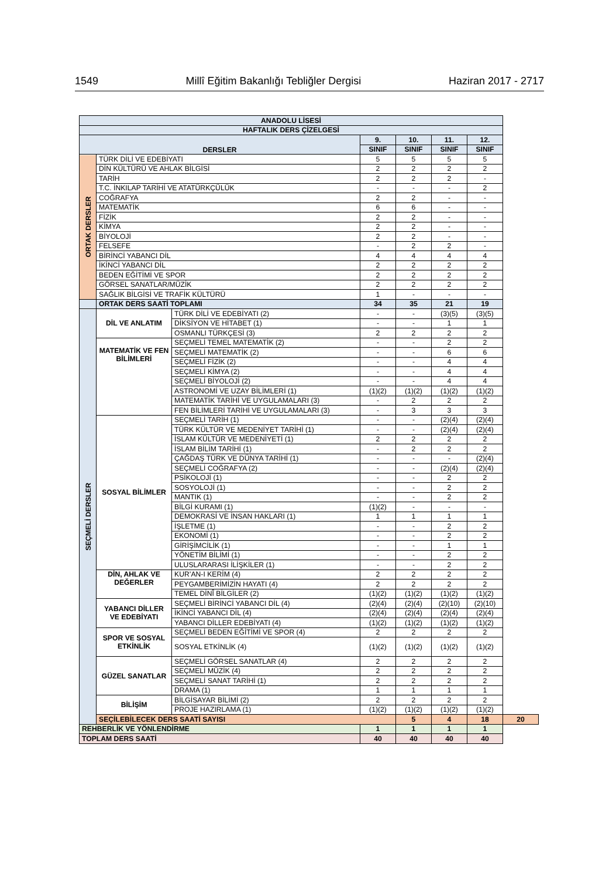1549 Millî Eğitim Bakanlığı Tebliğler Dergisi Haziran 2017 - 2717
| ANADOLU LİSESİ | | | | | | | |
| --- | --- | --- | --- | --- | --- | --- | --- |
| HAFTALIK DERS ÇİZELGESİ | | | | | | | |
| DERSLER | | | 9. | 10. | 11. | 12. | |
| | | | SINIF | SINIF | SINIF | SINIF | |
| ORTAK DERSLER | TÜRK DİLİ VE EDEBİYATI | | 5 | 5 | 5 | 5 | |
| | DİN KÜLTÜRÜ VE AHLAK BİLGİSİ | | 2 | 2 | 2 | 2 | |
| | TARİH | | 2 | 2 | 2 | - | |
| | T.C. İNKILAP TARİHİ VE ATATÜRKÇÜLÜK | | - | - | - | 2 | |
| | COĞRAFYA | | 2 | 2 | - | - | |
| | MATEMATİK | | 6 | 6 | - | - | |
| | FİZİK | | 2 | 2 | - | - | |
| | KİMYA | | 2 | 2 | - | - | |
| | BİYOLOJİ | | 2 | 2 | - | - | |
| | FELSEFE | | - | 2 | 2 | - | |
| | BİRİNCİ YABANCI DİL | | 4 | 4 | 4 | 4 | |
| | İKİNCİ YABANCI DİL | | 2 | 2 | 2 | 2 | |
| | BEDEN EĞİTİMİ VE SPOR | | 2 | 2 | 2 | 2 | |
| | GÖRSEL SANATLAR/MÜZİK | | 2 | 2 | 2 | 2 | |
| | SAĞLIK BİLGİSİ VE TRAFİK KÜLTÜRÜ | | 1 | - | - | - | |
| | ORTAK DERS SAATİ TOPLAMI | | 34 | 35 | 21 | 19 | |
| SEÇMELİ DERSLER | DİL VE ANLATIM | TÜRK DİLİ VE EDEBİYATI (2) | - | - | (3)(5) | (3)(5) | |
| | | DİKSİYON VE HİTABET (1) | - | - | 1 | 1 | |
| | | OSMANLI TÜRKÇESİ (3) | 2 | 2 | 2 | 2 | |
| | MATEMATİK VE FEN BİLİMLERİ | SEÇMELİ TEMEL MATEMATİK (2) | - | - | 2 | 2 | |
| | | SEÇMELİ MATEMATİK (2) | - | - | 6 | 6 | |
| | | SEÇMELİ FİZİK (2) | - | - | 4 | 4 | |
| | | SEÇMELİ KİMYA (2) | - | - | 4 | 4 | |
| | | SEÇMELİ BİYOLOJİ (2) | - | - | 4 | 4 | |
| | | ASTRONOMİ VE UZAY BİLİMLERİ (1) | (1)(2) | (1)(2) | (1)(2) | (1)(2) | |
| | | MATEMATİK TARİHİ VE UYGULAMALARI (3) | - | 2 | 2 | 2 | |
| | | FEN BİLİMLERİ TARİHİ VE UYGULAMALARI (3) | - | 3 | 3 | 3 | |
| | SOSYAL BİLİMLER | SEÇMELİ TARİH (1) | - | - | (2)(4) | (2)(4) | |
| | | TÜRK KÜLTÜR VE MEDENİYET TARİHİ (1) | - | - | (2)(4) | (2)(4) | |
| | | İSLAM KÜLTÜR VE MEDENİYETİ (1) | 2 | 2 | 2 | 2 | |
| | | İSLAM BİLİM TARİHİ (1) | - | 2 | 2 | 2 | |
| | | ÇAĞDAŞ TÜRK VE DÜNYA TARİHİ (1) | - | - | - | (2)(4) | |
| | | SEÇMELİ COĞRAFYA (2) | - | - | (2)(4) | (2)(4) | |
| | | PSİKOLOJİ (1) | - | - | 2 | 2 | |
| | | SOSYOLOJİ (1) | - | - | 2 | 2 | |
| | | MANTIK (1) | - | - | 2 | 2 | |
| | | BİLGİ KURAMI (1) | (1)(2) | - | - | - | |
| | | DEMOKRASİ VE İNSAN HAKLARI (1) | 1 | 1 | 1 | 1 | |
| | | İŞLETME (1) | - | - | 2 | 2 | |
| | | EKONOMİ (1) | - | - | 2 | 2 | |
| | | GİRİŞİMCİLİK (1) | - | - | 1 | 1 | |
| | | YÖNETİM BİLİMİ (1) | - | - | 2 | 2 | |
| | | ULUSLARARASI İLİŞKİLER (1) | - | - | 2 | 2 | |
| | DİN, AHLAK VE DEĞERLER | KUR’AN-I KERİM (4) | 2 | 2 | 2 | 2 | |
| | | PEYGAMBERİMİZİN HAYATI (4) | 2 | 2 | 2 | 2 | |
| | | TEMEL DİNÎ BİLGİLER (2) | (1)(2) | (1)(2) | (1)(2) | (1)(2) | |
| | YABANCI DİLLER VE EDEBİYATI | SEÇMELİ BİRİNCİ YABANCI DİL (4) | (2)(4) | (2)(4) | (2)(10) | (2)(10) | |
| | | İKİNCİ YABANCI DİL (4) | (2)(4) | (2)(4) | (2)(4) | (2)(4) | |
| | | YABANCI DİLLER EDEBİYATI (4) | (1)(2) | (1)(2) | (1)(2) | (1)(2) | |
| | SPOR VE SOSYAL ETKİNLİK | SEÇMELİ BEDEN EĞİTİMİ VE SPOR (4) | 2 | 2 | 2 | 2 | |
| | | SOSYAL ETKİNLİK (4) | (1)(2) | (1)(2) | (1)(2) | (1)(2) | |
| | GÜZEL SANATLAR | SEÇMELİ GÖRSEL SANATLAR (4) | 2 | 2 | 2 | 2 | |
| | | SEÇMELİ MÜZİK (4) | 2 | 2 | 2 | 2 | |
| | | SEÇMELİ SANAT TARİHİ (1) | 2 | 2 | 2 | 2 | |
| | | DRAMA (1) | 1 | 1 | 1 | 1 | |
| | BİLİŞİM | BİLGİSAYAR BİLİMİ (2) | 2 | 2 | 2 | 2 | |
| | | PROJE HAZIRLAMA (1) | (1)(2) | (1)(2) | (1)(2) | (1)(2) | |
| | SEÇİLEBİLECEK DERS SAATİ SAYISI | | | 5 | 4 | 18 | 20 |
| REHBERLİK VE YÖNLENDİRME | | | 1 | 1 | 1 | 1 | |
| TOPLAM DERS SAATİ | | | 40 | 40 | 40 | 40 | |